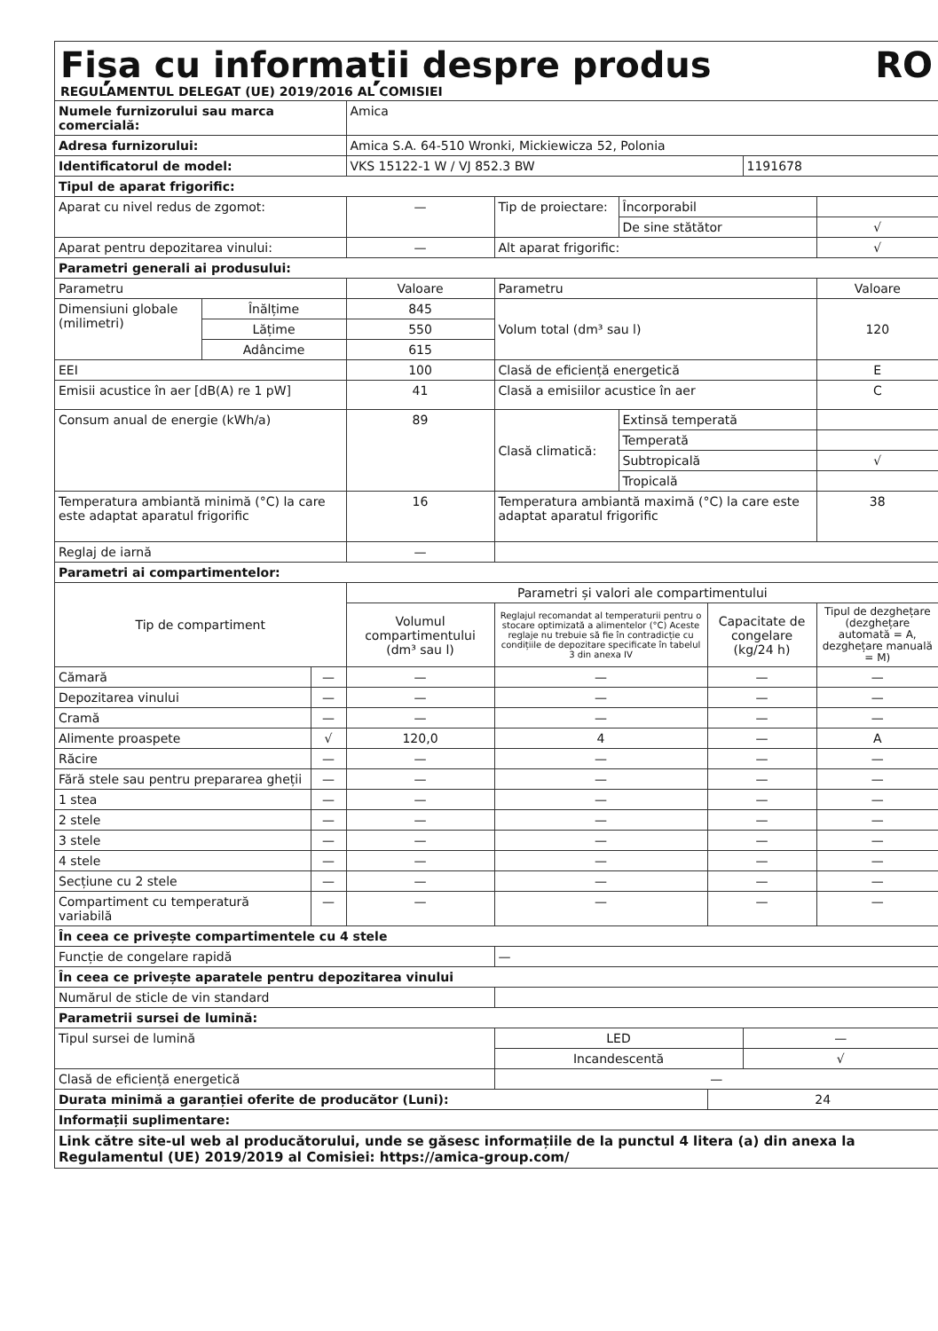Fișa cu informații despre produs RO
REGULAMENTUL DELEGAT (UE) 2019/2016 AL COMISIEI
| Numele furnizorului sau marca comercială: | | | Amica | | | | | |
| Adresa furnizorului: | | | Amica S.A. 64-510 Wronki, Mickiewicza 52, Polonia | | | | | |
| Identificatorul de model: | | | VKS 15122-1 W / VJ 852.3 BW | | | | 1191678 | |
| Tipul de aparat frigorific: | | | | | | | | |
| Aparat cu nivel redus de zgomot: | | | — | Tip de proiectare: | Încorporabil | | | |
| | | | | | De sine stătător | | | √ |
| Aparat pentru depozitarea vinului: | | | — | Alt aparat frigorific: | | | | √ |
| Parametri generali ai produsului: | | | | | | | | |
| Parametru | | | Valoare | Parametru | | | | Valoare |
| Dimensiuni globale (milimetri) | Înălțime | | 845 | Volum total (dm³ sau l) | | | | 120 |
| | Lățime | | 550 | | | | | |
| | Adâncime | | 615 | | | | | |
| EEI | | | 100 | Clasă de eficiență energetică | | | | E |
| Emisii acustice în aer [dB(A) re 1 pW] | | | 41 | Clasă a emisiilor acustice în aer | | | | C |
| Consum anual de energie (kWh/a) | | | 89 | Clasă climatică: | Extinsă temperată | | | |
| | | | | | Temperată | | | |
| | | | | | Subtropicală | | | √ |
| | | | | | Tropicală | | | |
| Temperatura ambiantă minimă (°C) la care este adaptat aparatul frigorific | | | 16 | Temperatura ambiantă maximă (°C) la care este adaptat aparatul frigorific | | | | 38 |
| Reglaj de iarnă | | | — | | | | | |
| Parametri ai compartimentelor: | | | | | | | | |
| Tip de compartiment | | | Parametri și valori ale compartimentului | | | | | |
| | | | Volumul compartimentului (dm³ sau l) | Reglajul recomandat al temperaturii pentru o stocare optimizată a alimentelor (°C) Aceste reglaje nu trebuie să fie în contradicție cu condițiile de depozitare specificate în tabelul 3 din anexa IV | | Capacitate de congelare (kg/24 h) | | Tipul de dezghețare (dezghețare automată = A, dezghețare manuală = M) |
| Cămară | | — | — | — | | — | | — |
| Depozitarea vinului | | — | — | — | | — | | — |
| Cramă | | — | — | — | | — | | — |
| Alimente proaspete | | √ | 120,0 | 4 | | — | | A |
| Răcire | | — | — | — | | — | | — |
| Fără stele sau pentru prepararea gheții | | — | — | — | | — | | — |
| 1 stea | | — | — | — | | — | | — |
| 2 stele | | — | — | — | | — | | — |
| 3 stele | | — | — | — | | — | | — |
| 4 stele | | — | — | — | | — | | — |
| Secțiune cu 2 stele | | — | — | — | | — | | — |
| Compartiment cu temperatură variabilă | | — | — | — | | — | | — |
| În ceea ce privește compartimentele cu 4 stele | | | | | | | | |
| Funcție de congelare rapidă | | | | — | | | | |
| În ceea ce privește aparatele pentru depozitarea vinului | | | | | | | | |
| Numărul de sticle de vin standard | | | | | | | | |
| Parametrii sursei de lumină: | | | | | | | | |
| Tipul sursei de lumină | | | | LED | | | — | |
| | | | | Incandescentă | | | √ | |
| Clasă de eficiență energetică | | | | — | | | | |
| Durata minimă a garanției oferite de producător (Luni): | | | | | | 24 | | |
| Informații suplimentare: | | | | | | | | |
| Link către site-ul web al producătorului, unde se găsesc informațiile de la punctul 4 litera (a) din anexa la Regulamentul (UE) 2019/2019 al Comisiei: https://amica-group.com/ | | | | | | | | |